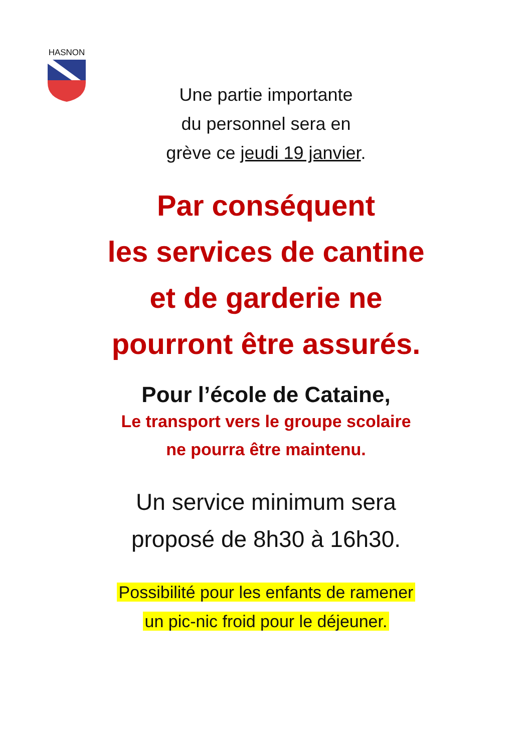HASNON
Une partie importante
du personnel sera en
grève ce jeudi 19 janvier.
Par conséquent
les services de cantine
et de garderie ne
pourront être assurés.
Pour l’école de Cataine,
Le transport vers le groupe scolaire
ne pourra être maintenu.
Un service minimum sera
proposé de 8h30 à 16h30.
Possibilité pour les enfants de ramener
un pic-nic froid pour le déjeuner.